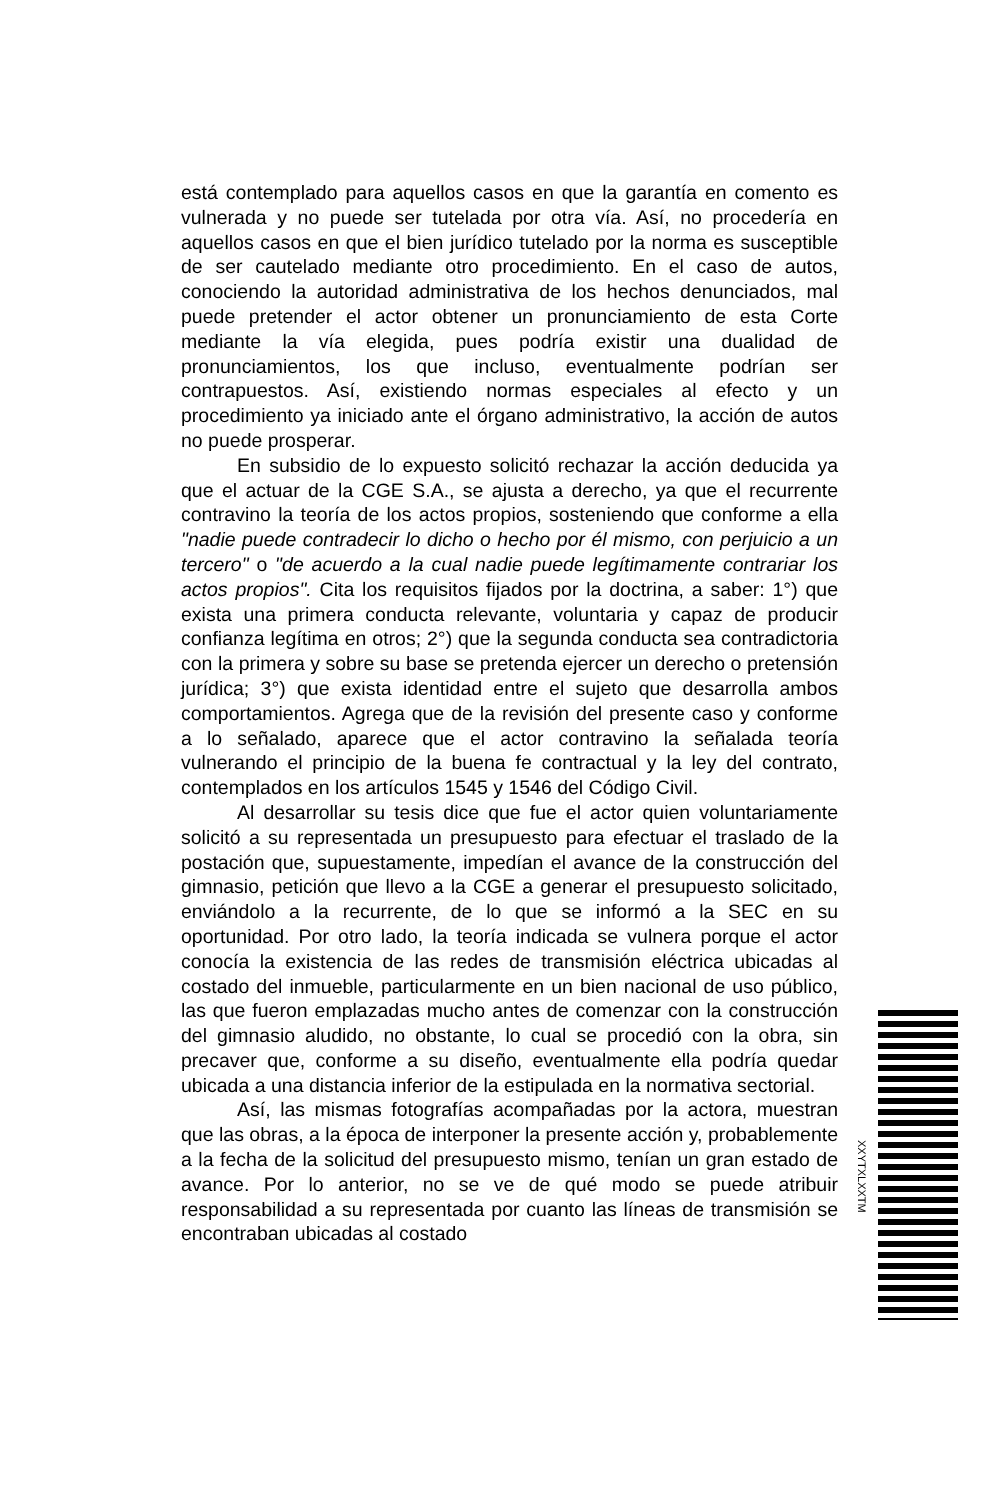está contemplado para aquellos casos en que la garantía en comento es vulnerada y no puede ser tutelada por otra vía. Así, no procedería en aquellos casos en que el bien jurídico tutelado por la norma es susceptible de ser cautelado mediante otro procedimiento. En el caso de autos, conociendo la autoridad administrativa de los hechos denunciados, mal puede pretender el actor obtener un pronunciamiento de esta Corte mediante la vía elegida, pues podría existir una dualidad de pronunciamientos, los que incluso, eventualmente podrían ser contrapuestos. Así, existiendo normas especiales al efecto y un procedimiento ya iniciado ante el órgano administrativo, la acción de autos no puede prosperar.
En subsidio de lo expuesto solicitó rechazar la acción deducida ya que el actuar de la CGE S.A., se ajusta a derecho, ya que el recurrente contravino la teoría de los actos propios, sosteniendo que conforme a ella "nadie puede contradecir lo dicho o hecho por él mismo, con perjuicio a un tercero" o "de acuerdo a la cual nadie puede legítimamente contrariar los actos propios". Cita los requisitos fijados por la doctrina, a saber: 1°) que exista una primera conducta relevante, voluntaria y capaz de producir confianza legítima en otros; 2°) que la segunda conducta sea contradictoria con la primera y sobre su base se pretenda ejercer un derecho o pretensión jurídica; 3°) que exista identidad entre el sujeto que desarrolla ambos comportamientos. Agrega que de la revisión del presente caso y conforme a lo señalado, aparece que el actor contravino la señalada teoría vulnerando el principio de la buena fe contractual y la ley del contrato, contemplados en los artículos 1545 y 1546 del Código Civil.
Al desarrollar su tesis dice que fue el actor quien voluntariamente solicitó a su representada un presupuesto para efectuar el traslado de la postación que, supuestamente, impedían el avance de la construcción del gimnasio, petición que llevo a la CGE a generar el presupuesto solicitado, enviándolo a la recurrente, de lo que se informó a la SEC en su oportunidad. Por otro lado, la teoría indicada se vulnera porque el actor conocía la existencia de las redes de transmisión eléctrica ubicadas al costado del inmueble, particularmente en un bien nacional de uso público, las que fueron emplazadas mucho antes de comenzar con la construcción del gimnasio aludido, no obstante, lo cual se procedió con la obra, sin precaver que, conforme a su diseño, eventualmente ella podría quedar ubicada a una distancia inferior de la estipulada en la normativa sectorial.
Así, las mismas fotografías acompañadas por la actora, muestran que las obras, a la época de interponer la presente acción y, probablemente a la fecha de la solicitud del presupuesto mismo, tenían un gran estado de avance. Por lo anterior, no se ve de qué modo se puede atribuir responsabilidad a su representada por cuanto las líneas de transmisión se encontraban ubicadas al costado
XXYTXLXXTM